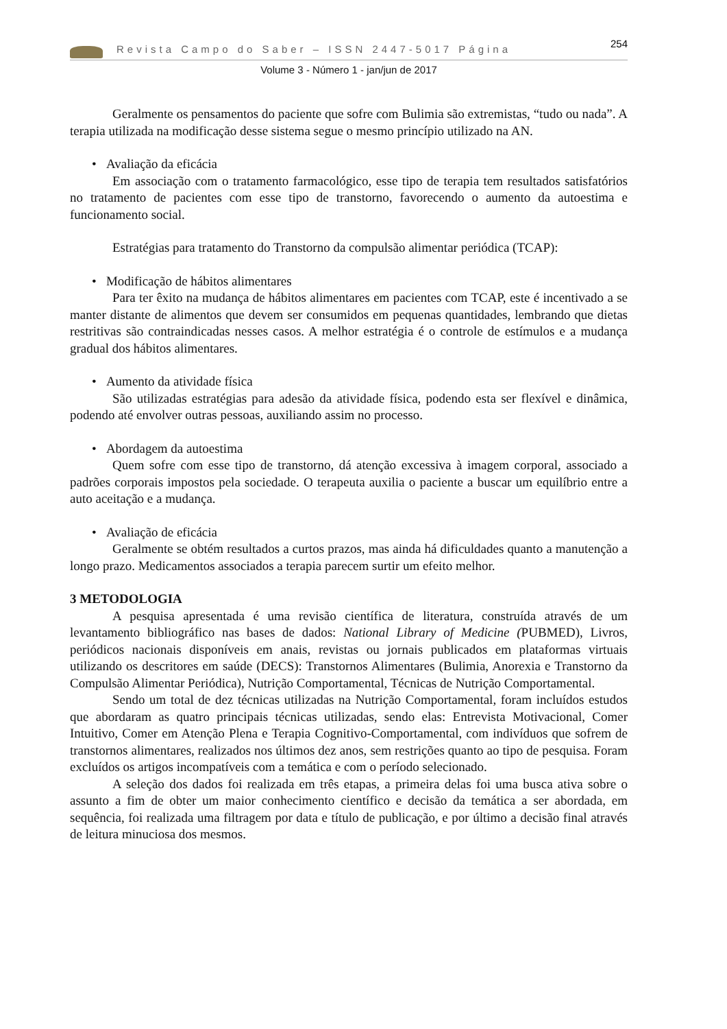Revista Campo do Saber – ISSN 2447-5017 Página 254
Volume 3 - Número 1 - jan/jun de 2017
Geralmente os pensamentos do paciente que sofre com Bulimia são extremistas, “tudo ou nada”. A terapia utilizada na modificação desse sistema segue o mesmo princípio utilizado na AN.
• Avaliação da eficácia
Em associação com o tratamento farmacológico, esse tipo de terapia tem resultados satisfatórios no tratamento de pacientes com esse tipo de transtorno, favorecendo o aumento da autoestima e funcionamento social.
Estratégias para tratamento do Transtorno da compulsão alimentar periódica (TCAP):
• Modificação de hábitos alimentares
Para ter êxito na mudança de hábitos alimentares em pacientes com TCAP, este é incentivado a se manter distante de alimentos que devem ser consumidos em pequenas quantidades, lembrando que dietas restritivas são contraindicadas nesses casos. A melhor estratégia é o controle de estímulos e a mudança gradual dos hábitos alimentares.
• Aumento da atividade física
São utilizadas estratégias para adesão da atividade física, podendo esta ser flexível e dinâmica, podendo até envolver outras pessoas, auxiliando assim no processo.
• Abordagem da autoestima
Quem sofre com esse tipo de transtorno, dá atenção excessiva à imagem corporal, associado a padrões corporais impostos pela sociedade. O terapeuta auxilia o paciente a buscar um equilíbrio entre a auto aceitação e a mudança.
• Avaliação de eficácia
Geralmente se obtém resultados a curtos prazos, mas ainda há dificuldades quanto a manutenção a longo prazo. Medicamentos associados a terapia parecem surtir um efeito melhor.
3 METODOLOGIA
A pesquisa apresentada é uma revisão científica de literatura, construída através de um levantamento bibliográfico nas bases de dados: National Library of Medicine (PUBMED), Livros, periódicos nacionais disponíveis em anais, revistas ou jornais publicados em plataformas virtuais utilizando os descritores em saúde (DECS): Transtornos Alimentares (Bulimia, Anorexia e Transtorno da Compulsão Alimentar Periódica), Nutrição Comportamental, Técnicas de Nutrição Comportamental.
Sendo um total de dez técnicas utilizadas na Nutrição Comportamental, foram incluídos estudos que abordaram as quatro principais técnicas utilizadas, sendo elas: Entrevista Motivacional, Comer Intuitivo, Comer em Atenção Plena e Terapia Cognitivo-Comportamental, com indivíduos que sofrem de transtornos alimentares, realizados nos últimos dez anos, sem restrições quanto ao tipo de pesquisa. Foram excluídos os artigos incompatíveis com a temática e com o período selecionado.
A seleção dos dados foi realizada em três etapas, a primeira delas foi uma busca ativa sobre o assunto a fim de obter um maior conhecimento científico e decisão da temática a ser abordada, em sequência, foi realizada uma filtragem por data e título de publicação, e por último a decisão final através de leitura minuciosa dos mesmos.